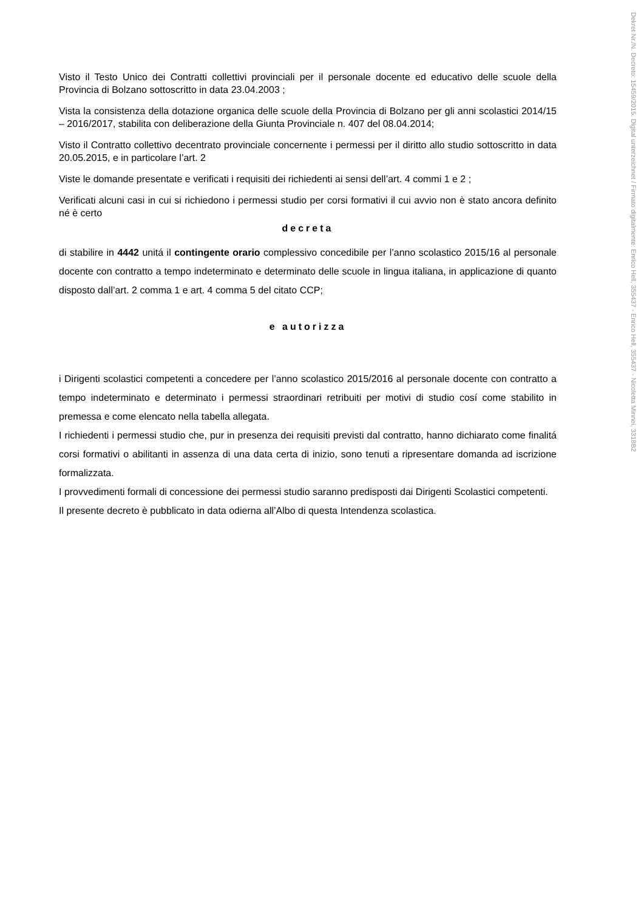Dekret Nr./N. Decreto: 15459/2015. Digital unterzeichnet / Firmato digitalmente: Enrico Hell, 355437 - Enrico Hell, 355437 - Nicoletta Minnei, 3318B2
Visto il Testo Unico dei Contratti collettivi provinciali per il personale docente ed educativo delle scuole della Provincia di Bolzano sottoscritto in data 23.04.2003 ;
Vista la consistenza della dotazione organica delle scuole della Provincia di Bolzano per gli anni scolastici 2014/15 – 2016/2017, stabilita con deliberazione della Giunta Provinciale n. 407 del 08.04.2014;
Visto il Contratto collettivo decentrato provinciale concernente i permessi per il diritto allo studio sottoscritto in data 20.05.2015, e in particolare l’art. 2
Viste le domande presentate e verificati i requisiti dei richiedenti ai sensi dell’art. 4 commi 1 e 2 ;
Verificati alcuni casi in cui si richiedono i permessi studio per corsi formativi il cui avvio non è stato ancora definito né è certo
decreta
di stabilire in 4442 unitá il contingente orario complessivo concedibile per l’anno scolastico 2015/16 al personale docente con contratto a tempo indeterminato e determinato delle scuole in lingua italiana, in applicazione di quanto disposto dall’art. 2 comma 1 e art. 4 comma 5 del citato CCP;
e autorizza
i Dirigenti scolastici competenti a concedere per l’anno scolastico 2015/2016 al personale docente con contratto a tempo indeterminato e determinato i permessi straordinari retribuiti per motivi di studio cosí come stabilito in premessa e come elencato nella tabella allegata.
I richiedenti i permessi studio che, pur in presenza dei requisiti previsti dal contratto, hanno dichiarato come finalitá corsi formativi o abilitanti in assenza di una data certa di inizio, sono tenuti a ripresentare domanda ad iscrizione formalizzata.
I provvedimenti formali di concessione dei permessi studio saranno predisposti dai Dirigenti Scolastici competenti.
Il presente decreto è pubblicato in data odierna all’Albo di questa Intendenza scolastica.